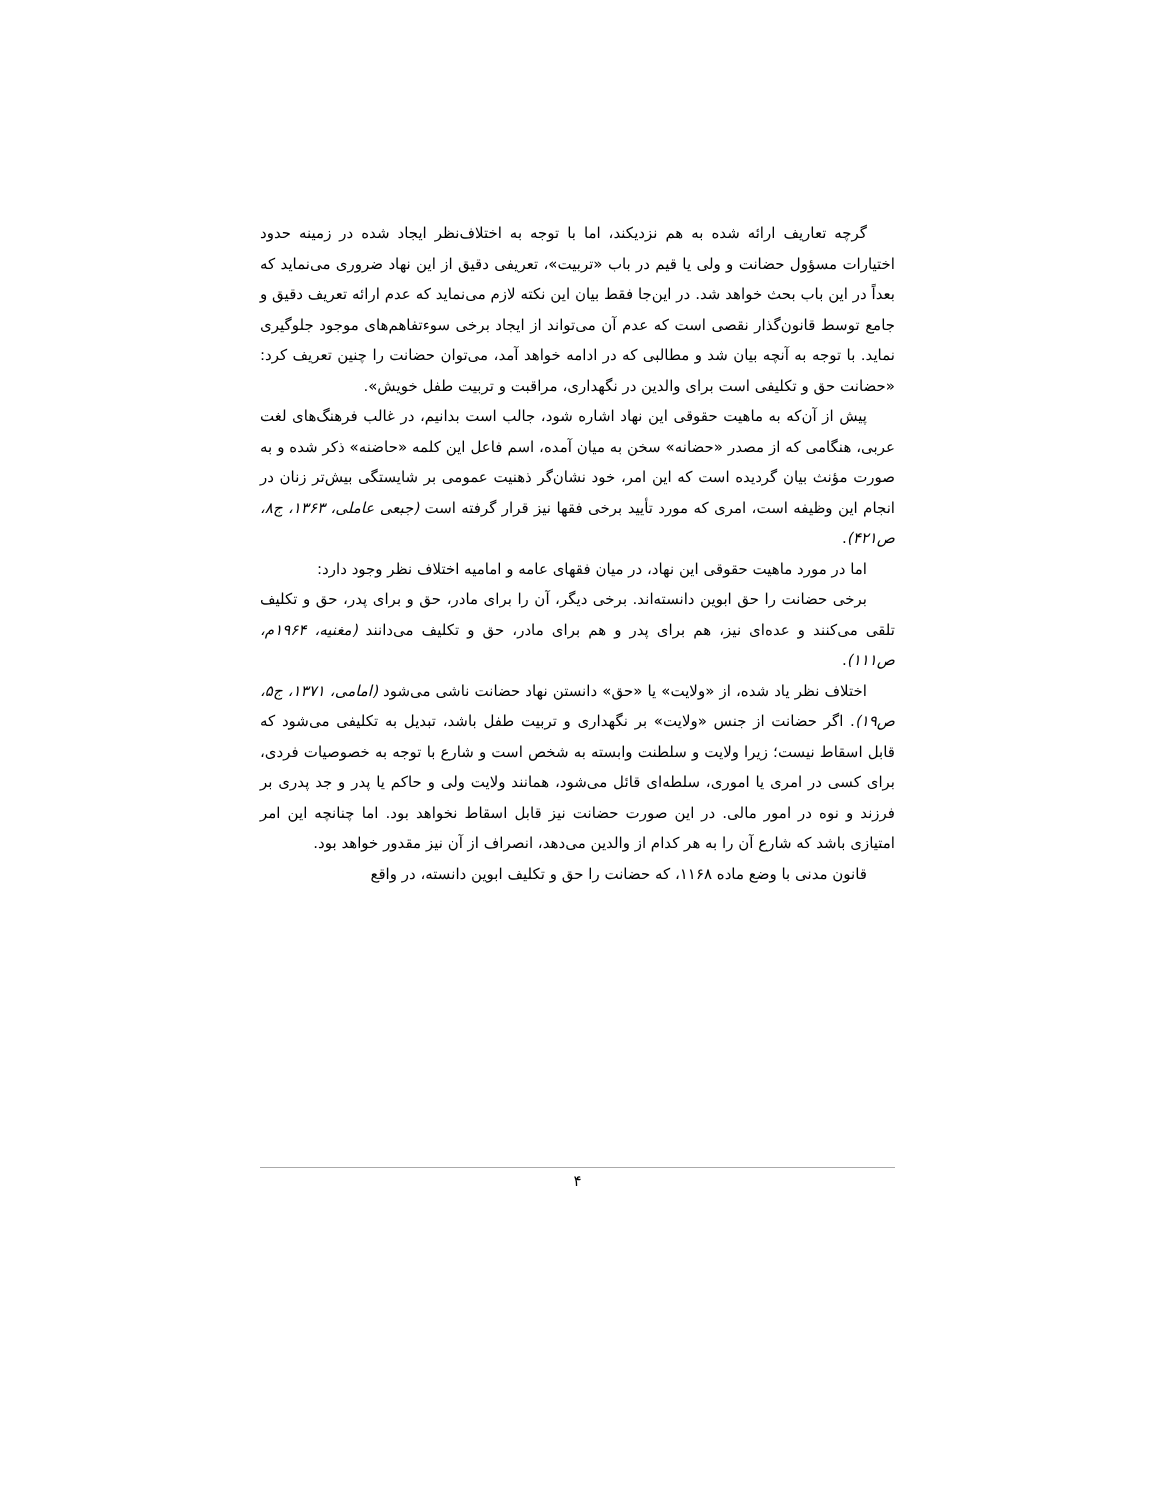گرچه تعاریف ارائه شده به هم نزدیکند، اما با توجه به اختلاف‌نظر ایجاد شده در زمینه حدود اختیارات مسؤول حضانت و ولی یا قیم در باب «تربیت»، تعریفی دقیق از این نهاد ضروری می‌نماید که بعداً در این باب بحث خواهد شد. در این‌جا فقط بیان این نکته لازم می‌نماید که عدم ارائه تعریف دقیق و جامع توسط قانون‌گذار نقصی است که عدم آن می‌تواند از ایجاد برخی سوءتفاهم‌های موجود جلوگیری نماید. با توجه به آنچه بیان شد و مطالبی که در ادامه خواهد آمد، می‌توان حضانت را چنین تعریف کرد: «حضانت حق و تکلیفی است برای والدین در نگهداری، مراقبت و تربیت طفل خویش».
پیش از آن‌که به ماهیت حقوقی این نهاد اشاره شود، جالب است بدانیم، در غالب فرهنگ‌های لغت عربی، هنگامی که از مصدر «حضانه» سخن به میان آمده، اسم فاعل این کلمه «حاضنه» ذکر شده و به صورت مؤنث بیان گردیده است که این امر، خود نشان‌گر ذهنیت عمومی بر شایستگی بیش‌تر زنان در انجام این وظیفه است، امری که مورد تأیید برخی فقها نیز قرار گرفته است (جبعی عاملی، ۱۳۶۳، ج۸، ص۴۲۱).
اما در مورد ماهیت حقوقی این نهاد، در میان فقهای عامه و امامیه اختلاف نظر وجود دارد:
برخی حضانت را حق ابوین دانسته‌اند. برخی دیگر، آن را برای مادر، حق و برای پدر، حق و تکلیف تلقی می‌کنند و عده‌ای نیز، هم برای پدر و هم برای مادر، حق و تکلیف می‌دانند (مغنیه، ۱۹۶۴م، ص۱۱۱).
اختلاف نظر یاد شده، از «ولایت» یا «حق» دانستن نهاد حضانت ناشی می‌شود (امامی، ۱۳۷۱، ج۵، ص۱۹). اگر حضانت از جنس «ولایت» بر نگهداری و تربیت طفل باشد، تبدیل به تکلیفی می‌شود که قابل اسقاط نیست؛ زیرا ولایت و سلطنت وابسته به شخص است و شارع با توجه به خصوصیات فردی، برای کسی در امری یا اموری، سلطه‌ای قائل می‌شود، همانند ولایت ولی و حاکم یا پدر و جد پدری بر فرزند و نوه در امور مالی. در این صورت حضانت نیز قابل اسقاط نخواهد بود. اما چنانچه این امر امتیازی باشد که شارع آن را به هر کدام از والدین می‌دهد، انصراف از آن نیز مقدور خواهد بود.
قانون مدنی با وضع ماده ۱۱۶۸، که حضانت را حق و تکلیف ابوین دانسته، در واقع
۴